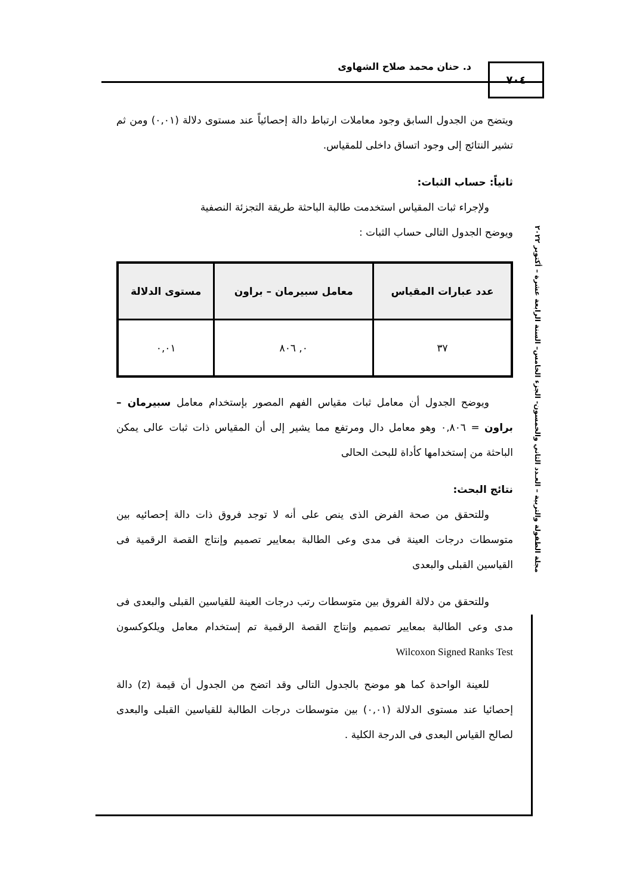د. حنان محمد صلاح الشهاوى ٧٠٤
مجلة الطفولة والتربية – العـدد الثاني والخمسون- الجزء الخامس– السنة الرابعة عشرة – أكتوبر ٢٠٢٢
ويتضح من الجدول السابق وجود معاملات ارتباط دالة إحصائياً عند مستوى دلالة (٠,٠١) ومن ثم تشير النتائج إلى وجود اتساق داخلى للمقياس.
ثانياً: حساب الثبات:
ولإجراء ثبات المقياس استخدمت طالبة الباحثة طريقة التجزئة النصفية
ويوضح الجدول التالى حساب الثبات :
| عدد عبارات المقياس | معامل سبيرمان – براون | مستوى الدلالة |
| --- | --- | --- |
| ٣٧ | ٠, ٨٠٦ | ٠,٠١ |
ويوضح الجدول أن معامل ثبات مقياس الفهم المصور بإستخدام معامل سبيرمان – براون = ٠,٨٠٦ وهو معامل دال ومرتفع مما يشير إلى أن المقياس ذات ثبات عالى يمكن الباحثة من إستخدامها كأداة للبحث الحالى
نتائج البحث:
وللتحقق من صحة الفرض الذى ينص على أنه لا توجد فروق ذات دالة إحصائيه بين متوسطات درجات العينة فى مدى وعى الطالبة بمعايير تصميم وإنتاج القصة الرقمية فى القياسين القبلى والبعدى
وللتحقق من دلالة الفروق بين متوسطات رتب درجات العينة للقياسين القبلى والبعدى فى مدى وعى الطالبة بمعايير تصميم وإنتاج القصة الرقمية تم إستخدام معامل ويلكوكسون Wilcoxon Signed Ranks Test
للعينة الواحدة كما هو موضح بالجدول التالى وقد اتضح من الجدول أن قيمة (z) دالة إحصائيا عند مستوى الدلالة (٠,٠١) بين متوسطات درجات الطالبة للقياسين القبلى والبعدى لصالح القياس البعدى فى الدرجة الكلية .